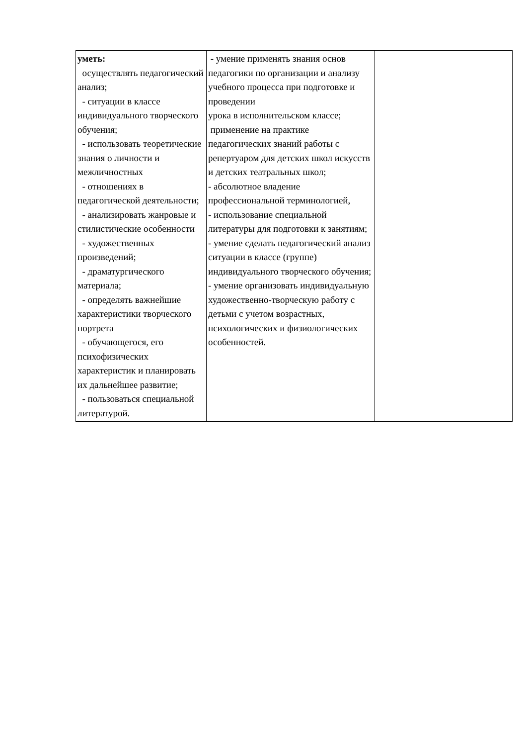| уметь: осуществлять педагогический анализ; - ситуации в классе индивидуального творческого обучения; - использовать теоретические знания о личности и межличностных - отношениях в педагогической деятельности; - анализировать жанровые и стилистические особенности - художественных произведений; - драматургического материала; - определять важнейшие характеристики творческого портрета - обучающегося, его психофизических характеристик и планировать их дальнейшее развитие; - пользоваться специальной литературой. | - умение применять знания основ педагогики по организации и анализу учебного процесса при подготовке и проведении урока в исполнительском классе; применение на практике педагогических знаний работы с репертуаром для детских школ искусств и детских театральных школ; - абсолютное владение профессиональной терминологией, - использование специальной литературы для подготовки к занятиям; - умение сделать педагогический анализ ситуации в классе (группе) индивидуального творческого обучения; - умение организовать индивидуальную художественно-творческую работу с детьми с учетом возрастных, психологических и физиологических особенностей. | |